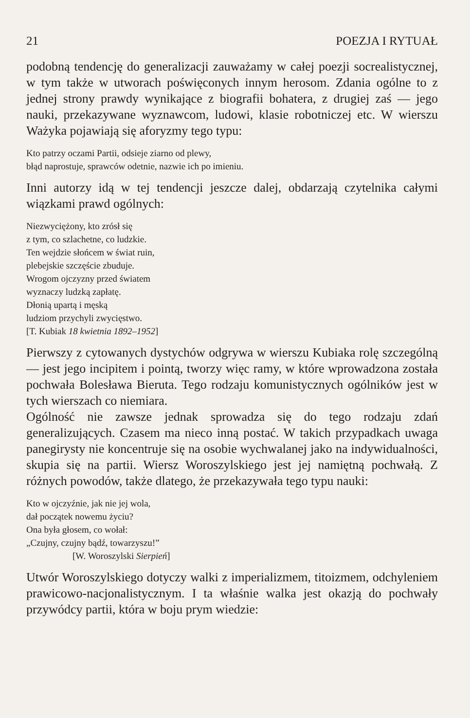21 POEZJA I RYTUAŁ
podobną tendencję do generalizacji zauważamy w całej poezji socrealistycznej, w tym także w utworach poświęconych innym herosom. Zdania ogólne to z jednej strony prawdy wynikające z biografii bohatera, z drugiej zaś — jego nauki, przekazywane wyznawcom, ludowi, klasie robotniczej etc. W wierszu Ważyka pojawiają się aforyzmy tego typu:
Kto patrzy oczami Partii, odsieje ziarno od plewy,
błąd naprostuje, sprawców odetnie, nazwie ich po imieniu.
Inni autorzy idą w tej tendencji jeszcze dalej, obdarzają czytelnika całymi wiązkami prawd ogólnych:
Niezwyciężony, kto zrósł się
z tym, co szlachetne, co ludzkie.
Ten wejdzie słońcem w świat ruin,
plebejskie szczęście zbuduje.
Wrogom ojczyzny przed światem
wyznaczy ludzką zapłatę.
Dłonią upartą i męską
ludziom przychyli zwycięstwo.
[T. Kubiak 18 kwietnia 1892–1952]
Pierwszy z cytowanych dystychów odgrywa w wierszu Kubiaka rolę szczególną — jest jego incipitem i pointą, tworzy więc ramy, w które wprowadzona została pochwała Bolesława Bieruta. Tego rodzaju komunistycznych ogólników jest w tych wierszach co niemiara.
Ogólność nie zawsze jednak sprowadza się do tego rodzaju zdań generalizujących. Czasem ma nieco inną postać. W takich przypadkach uwaga panegirysty nie koncentruje się na osobie wychwalanej jako na indywidualności, skupia się na partii. Wiersz Woroszylskiego jest jej namiętną pochwałą. Z różnych powodów, także dlatego, że przekazywała tego typu nauki:
Kto w ojczyźnie, jak nie jej wola,
dał początek nowemu życiu?
Ona była głosem, co wołał:
„Czujny, czujny bądź, towarzyszu!”
[W. Woroszylski Sierpień]
Utwór Woroszylskiego dotyczy walki z imperializmem, titoizmem, odchyleniem prawicowo-nacjonalistycznym. I ta właśnie walka jest okazją do pochwały przywódcy partii, która w boju prym wiedzie: